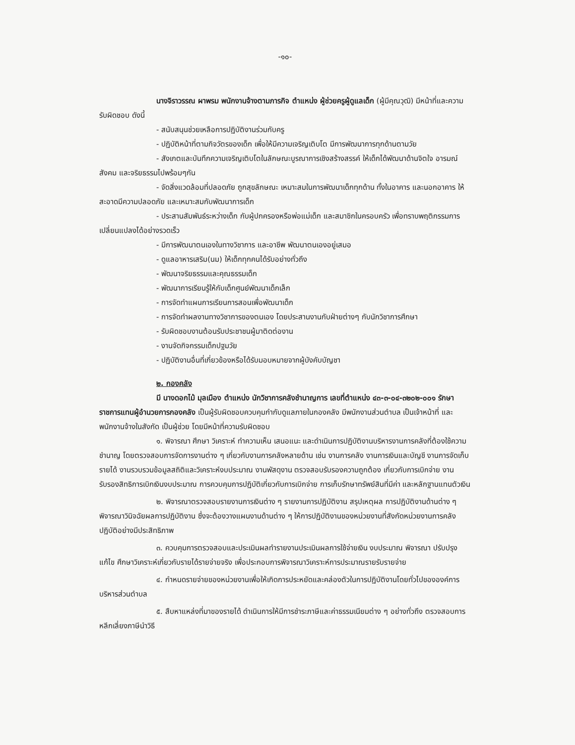-๑๐-
นางจิราวรรณ ผาพรม พนักงานจ้างตามภารกิจ ตำแหน่ง ผู้ช่วยครูผู้ดูแลเด็ก (ผู้มีคุณวุฒิ) มีหน้าที่และความรับผิดชอบ ดังนี้
- สนับสนุนช่วยเหลือการปฏิบัติงานร่วมกับครู
- ปฏิบัติหน้าที่ตามกิจวัตรของเด็ก เพื่อให้มีความเจริญเติบโต มีการพัฒนาการทุกด้านตามวัย
- สังเกตและบันทึกความเจริญเติบโตในลักษณะบูรณาการเชิงสร้างสรรค์ ให้เด็กได้พัฒนาด้านจิตใจ อารมณ์ สังคม และจริยธรรมไปพร้อมๆกัน
- จัดสิ่งแวดล้อมที่ปลอดภัย ถูกสุขลักษณะ เหมาะสมในการพัฒนาเด็กทุกด้าน ทั้งในอาคาร และนอกอาคาร ให้สะอาดมีความปลอดภัย และเหมาะสมกับพัฒนาการเด็ก
- ประสานสัมพันธ์ระหว่างเด็ก กับผู้ปกครองหรือพ่อแม่เด็ก และสมาชิกในครอบครัว เพื่อทราบพฤติกรรมการเปลี่ยนแปลงได้อย่างรวดเร็ว
- มีการพัฒนาตนเองในทางวิชาการ และอาชีพ พัฒนาตนเองอยู่เสมอ
- ดูแลอาหารเสริม(นม) ให้เด็กทุกคนได้รับอย่างทั่วถึง
- พัฒนาจริยธรรมและคุณธรรมเด็ก
- พัฒนาการเรียนรู้ให้กับเด็กศูนย์พัฒนาเด็กเล็ก
- การจัดทำแผนการเรียนการสอนเพื่อพัฒนาเด็ก
- การจัดทำผลงานทางวิชาการของตนเอง โดยประสานงานกับฝ่ายต่างๆ กับนักวิชาการศึกษา
- รับผิดชอบงานต้อนรับประชาชนผู้มาติดต่องาน
- งานจัดกิจกรรมเด็กปฐมวัย
- ปฏิบัติงานอื่นที่เกี่ยวข้องหรือได้รับมอบหมายจากผู้บังคับบัญชา
๒. กองคลัง
มี นางดอกไม้ มุลเมือง ตำแหน่ง นักวิชาการคลังชำนาญการ เลขที่ตำแหน่ง ๔๓-๓-๐๔-๓๒๐๒-๐๐๑ รักษาราชการแทนผู้อำนวยการกองคลัง เป็นผู้รับผิดชอบควบคุมกำกับดูแลภายในกองคลัง มีพนักงานส่วนตำบล เป็นเจ้าหน้าที่ และพนักงานจ้างในสังกัด เป็นผู้ช่วย โดยมีหน้าที่ความรับผิดชอบ
๑. พิจารณา ศึกษา วิเคราะห์ ทำความเห็น เสนอแนะ และดำเนินการปฏิบัติงานบริหารงานการคลังที่ต้องใช้ความชำนาญ โดยตรวจสอบการจัดการงานต่าง ๆ เกี่ยวกับงานการคลังหลายด้าน เช่น งานการคลัง งานการเงินและบัญชี งานการจัดเก็บรายได้ งานรวบรวมข้อมูลสถิติและวิเคราะห์งบประมาณ งานพัสดุงาน ตรวจสอบรับรองความถูกต้อง เกี่ยวกับการเบิกจ่าย งานรับรองสิทธิการเบิกเงินงบประมาณ การควบคุมการปฏิบัติเกี่ยวกับการเบิกจ่าย การเก็บรักษาทรัพย์สินที่มีค่า และหลักฐานแทนตัวเงิน
๒. พิจารณาตรวจสอบรายงานการเงินต่าง ๆ รายงานการปฏิบัติงาน สรุปเหตุผล การปฏิบัติงานด้านต่าง ๆ พิจารณาวินิจฉัยผลการปฏิบัติงาน ซึ่งจะต้องวางแผนงานด้านต่าง ๆ ให้การปฏิบัติงานของหน่วยงานที่สังกัดหน่วยงานการคลังปฏิบัติอย่างมีประสิทธิภาพ
๓. ควบคุมการตรวจสอบและประเมินผลทำรายงานประเมินผลการใช้จ่ายเงิน งบประมาณ พิจารณา ปรับปรุงแก้ไข ศึกษาวิเคราะห์เกี่ยวกับรายได้รายจ่ายจริง เพื่อประกอบการพิจารณาวิเคราะห์การประมาณรายรับรายจ่าย
๔. กำหนดรายจ่ายของหน่วยงานเพื่อให้เกิดการประหยัดและคล่องตัวในการปฏิบัติงานโดยทั่วไปขององค์การบริหารส่วนตำบล
๕. สืบหาแหล่งที่มาของรายได้ ดำเนินการให้มีการชำระภาษีและค่าธรรมเนียมต่าง ๆ อย่างทั่วถึง ตรวจสอบการหลีกเลี่ยงภาษีนำวิธี